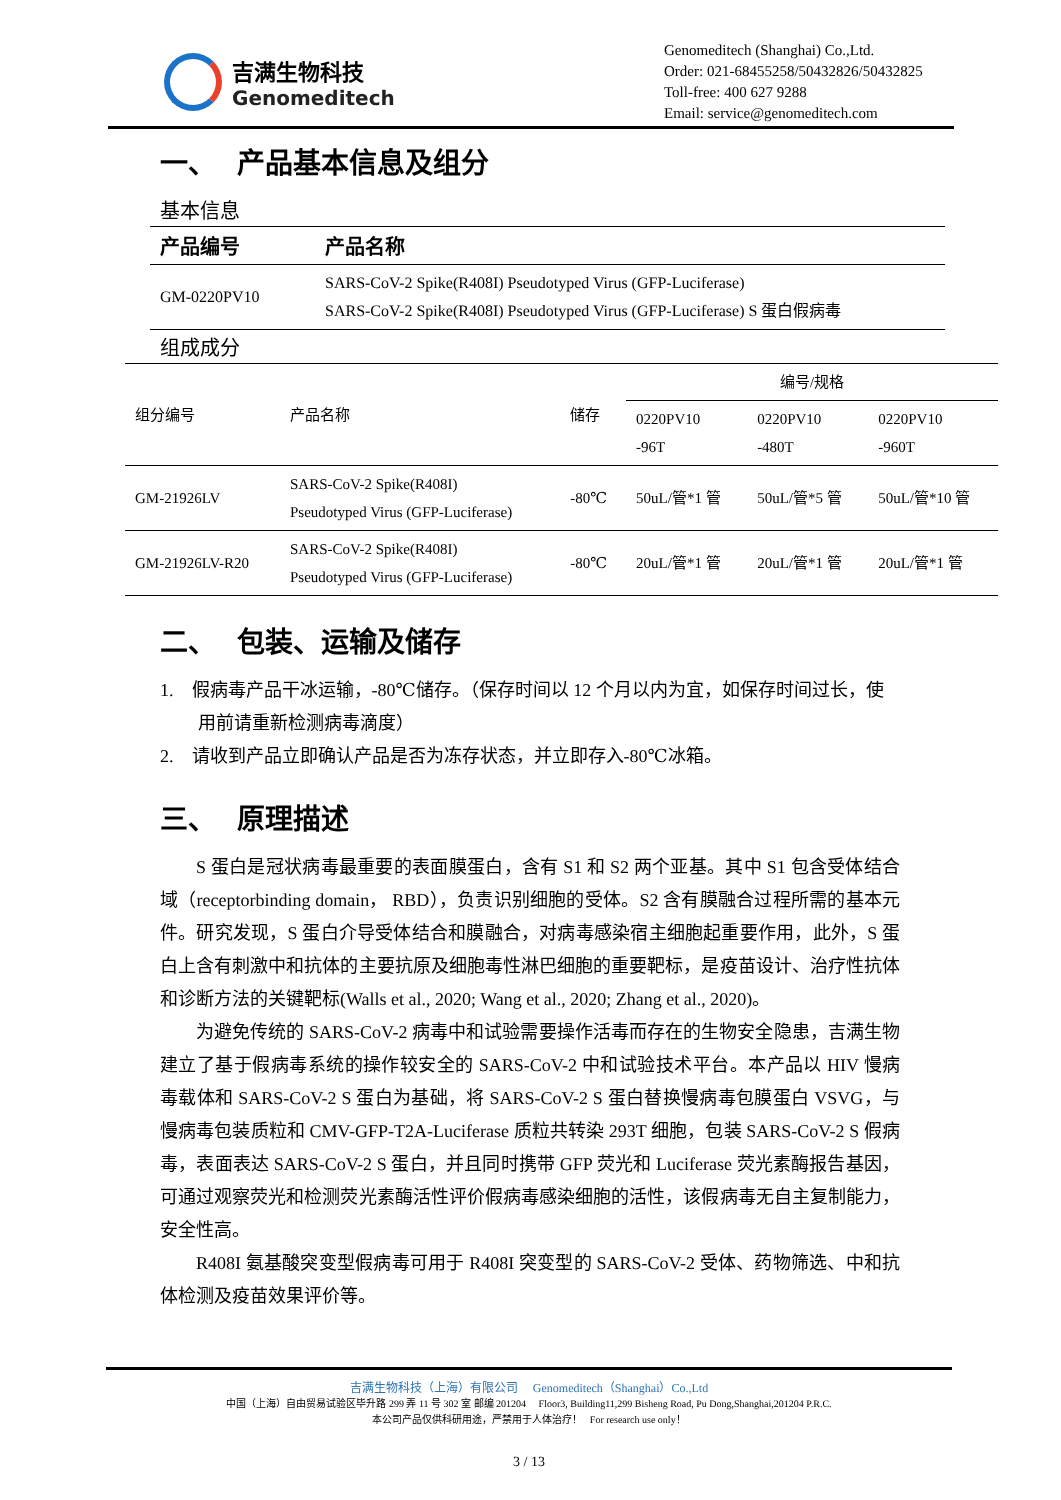吉满生物科技
Genomeditech
Genomeditech (Shanghai) Co.,Ltd.
Order: 021-68455258/50432826/50432825
Toll-free: 400 627 9288
Email: service@genomeditech.com
一、 产品基本信息及组分
基本信息
| 产品编号 | 产品名称 |
| --- | --- |
| GM-0220PV10 | SARS-CoV-2 Spike(R408I) Pseudotyped Virus (GFP-Luciferase) SARS-CoV-2 Spike(R408I) Pseudotyped Virus (GFP-Luciferase) S 蛋白假病毒 |
组成成分
| 组分编号 | 产品名称 | 储存 | 编号/规格 | | |
| | | | 0220PV10 -96T | 0220PV10 -480T | 0220PV10 -960T |
| GM-21926LV | SARS-CoV-2 Spike(R408I) Pseudotyped Virus (GFP-Luciferase) | -80℃ | 50uL/管*1 管 | 50uL/管*5 管 | 50uL/管*10 管 |
| GM-21926LV-R20 | SARS-CoV-2 Spike(R408I) Pseudotyped Virus (GFP-Luciferase) | -80℃ | 20uL/管*1 管 | 20uL/管*1 管 | 20uL/管*1 管 |
二、 包装、运输及储存
1. 假病毒产品干冰运输，-80℃储存。（保存时间以 12 个月以内为宜，如保存时间过长，使用前请重新检测病毒滴度）
2. 请收到产品立即确认产品是否为冻存状态，并立即存入-80℃冰箱。
三、 原理描述
S 蛋白是冠状病毒最重要的表面膜蛋白，含有 S1 和 S2 两个亚基。其中 S1 包含受体结合域（receptorbinding domain， RBD），负责识别细胞的受体。S2 含有膜融合过程所需的基本元件。研究发现，S 蛋白介导受体结合和膜融合，对病毒感染宿主细胞起重要作用，此外，S 蛋白上含有刺激中和抗体的主要抗原及细胞毒性淋巴细胞的重要靶标，是疫苗设计、治疗性抗体和诊断方法的关键靶标(Walls et al., 2020; Wang et al., 2020; Zhang et al., 2020)。
为避免传统的 SARS-CoV-2 病毒中和试验需要操作活毒而存在的生物安全隐患，吉满生物建立了基于假病毒系统的操作较安全的 SARS-CoV-2 中和试验技术平台。本产品以 HIV 慢病毒载体和 SARS-CoV-2 S 蛋白为基础，将 SARS-CoV-2 S 蛋白替换慢病毒包膜蛋白 VSVG，与慢病毒包装质粒和 CMV-GFP-T2A-Luciferase 质粒共转染 293T 细胞，包装 SARS-CoV-2 S 假病毒，表面表达 SARS-CoV-2 S 蛋白，并且同时携带 GFP 荧光和 Luciferase 荧光素酶报告基因，可通过观察荧光和检测荧光素酶活性评价假病毒感染细胞的活性，该假病毒无自主复制能力，安全性高。
R408I 氨基酸突变型假病毒可用于 R408I 突变型的 SARS-CoV-2 受体、药物筛选、中和抗体检测及疫苗效果评价等。
吉满生物科技（上海）有限公司 Genomeditech（Shanghai）Co.,Ltd
中国（上海）自由贸易试验区毕升路 299 弄 11 号 302 室 邮编 201204 Floor3, Building11,299 Bisheng Road, Pu Dong,Shanghai,201204 P.R.C.
本公司产品仅供科研用途，严禁用于人体治疗！ For research use only！
3 / 13